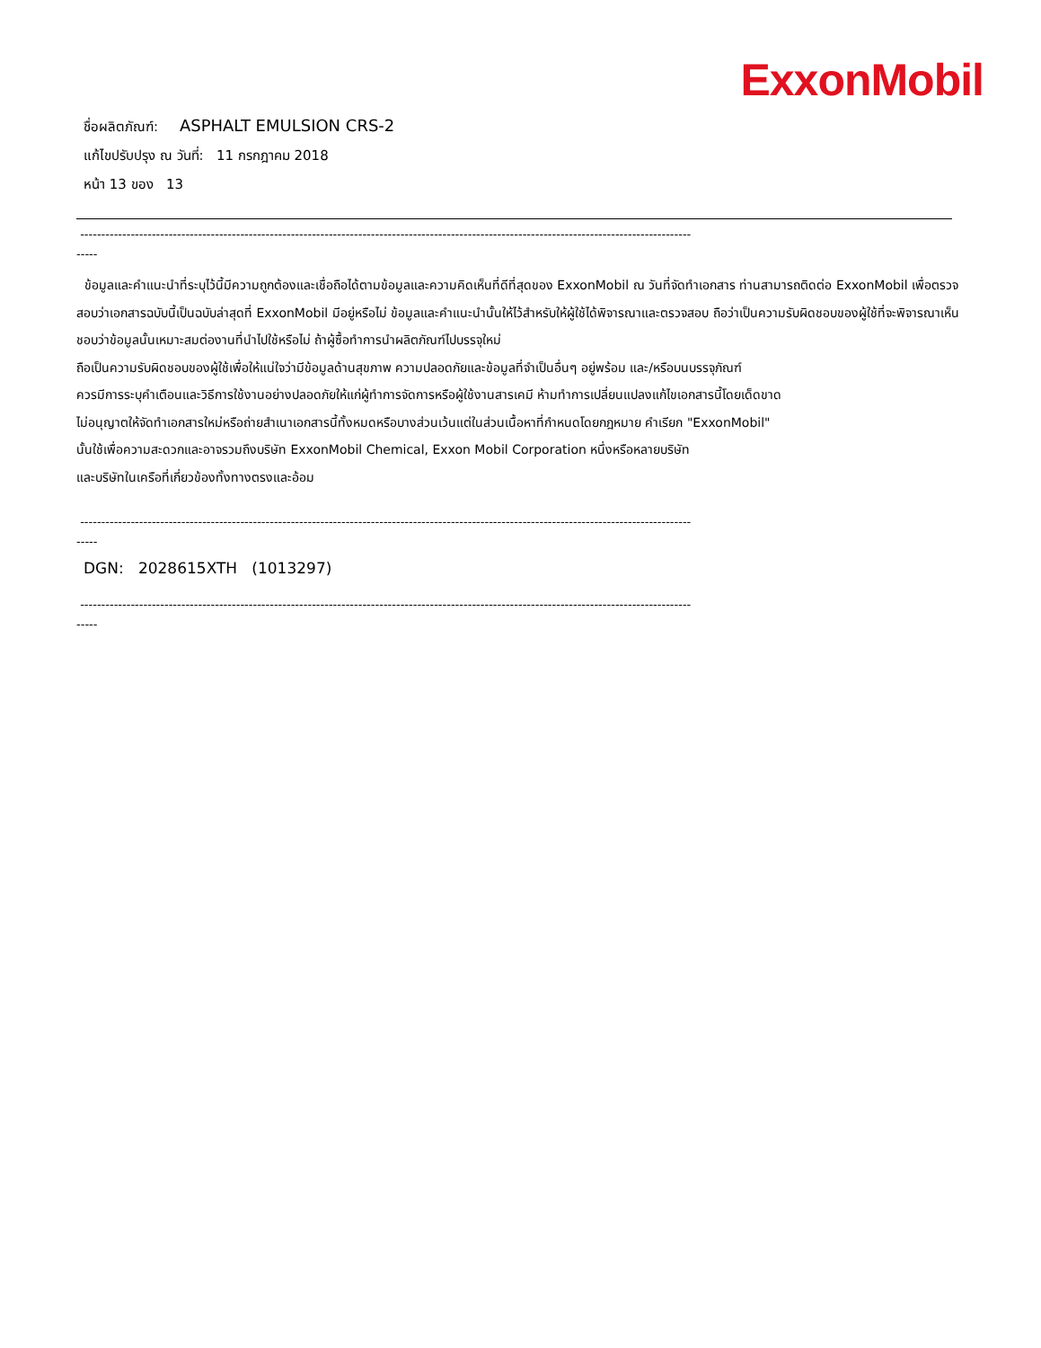ExxonMobil
ชื่อผลิตภัณฑ์: ASPHALT EMULSION CRS-2
แก้ไขปรับปรุง ณ วันที่: 11 กรกฎาคม 2018
หน้า 13 ของ 13
-------------------------------------------------------------------------------------------------------------------------------------------------
-----
ข้อมูลและคำแนะนำที่ระบุไว้นี้มีความถูกต้องและเชื่อถือได้ตามข้อมูลและความคิดเห็นที่ดีที่สุดของ ExxonMobil ณ วันที่จัดทำเอกสาร ท่านสามารถติดต่อ ExxonMobil เพื่อตรวจสอบว่าเอกสารฉบับนี้เป็นฉบับล่าสุดที่ ExxonMobil มีอยู่หรือไม่ ข้อมูลและคำแนะนำนั้นให้ไว้สำหรับให้ผู้ใช้ได้พิจารณาและตรวจสอบ ถือว่าเป็นความรับผิดชอบของผู้ใช้ที่จะพิจารณาเห็นชอบว่าข้อมูลนั้นเหมาะสมต่องานที่นำไปใช้หรือไม่ ถ้าผู้ซื้อทำการนำผลิตภัณฑ์ไปบรรจุใหม่
ถือเป็นความรับผิดชอบของผู้ใช้เพื่อให้แน่ใจว่ามีข้อมูลด้านสุขภาพ ความปลอดภัยและข้อมูลที่จำเป็นอื่นๆ อยู่พร้อม และ/หรือบนบรรจุภัณฑ์
ควรมีการระบุคำเตือนและวิธีการใช้งานอย่างปลอดภัยให้แก่ผู้ทำการจัดการหรือผู้ใช้งานสารเคมี ห้ามทำการเปลี่ยนแปลงแก้ไขเอกสารนี้โดยเด็ดขาด
ไม่อนุญาตให้จัดทำเอกสารใหม่หรือถ่ายสำเนาเอกสารนี้ทั้งหมดหรือบางส่วนเว้นแต่ในส่วนเนื้อหาที่กำหนดโดยกฎหมาย คำเรียก "ExxonMobil"
นั้นใช้เพื่อความสะดวกและอาจรวมถึงบริษัท ExxonMobil Chemical, Exxon Mobil Corporation หนึ่งหรือหลายบริษัท
และบริษัทในเครือที่เกี่ยวข้องทั้งทางตรงและอ้อม
-------------------------------------------------------------------------------------------------------------------------------------------------
-----
DGN: 2028615XTH (1013297)
-------------------------------------------------------------------------------------------------------------------------------------------------
-----